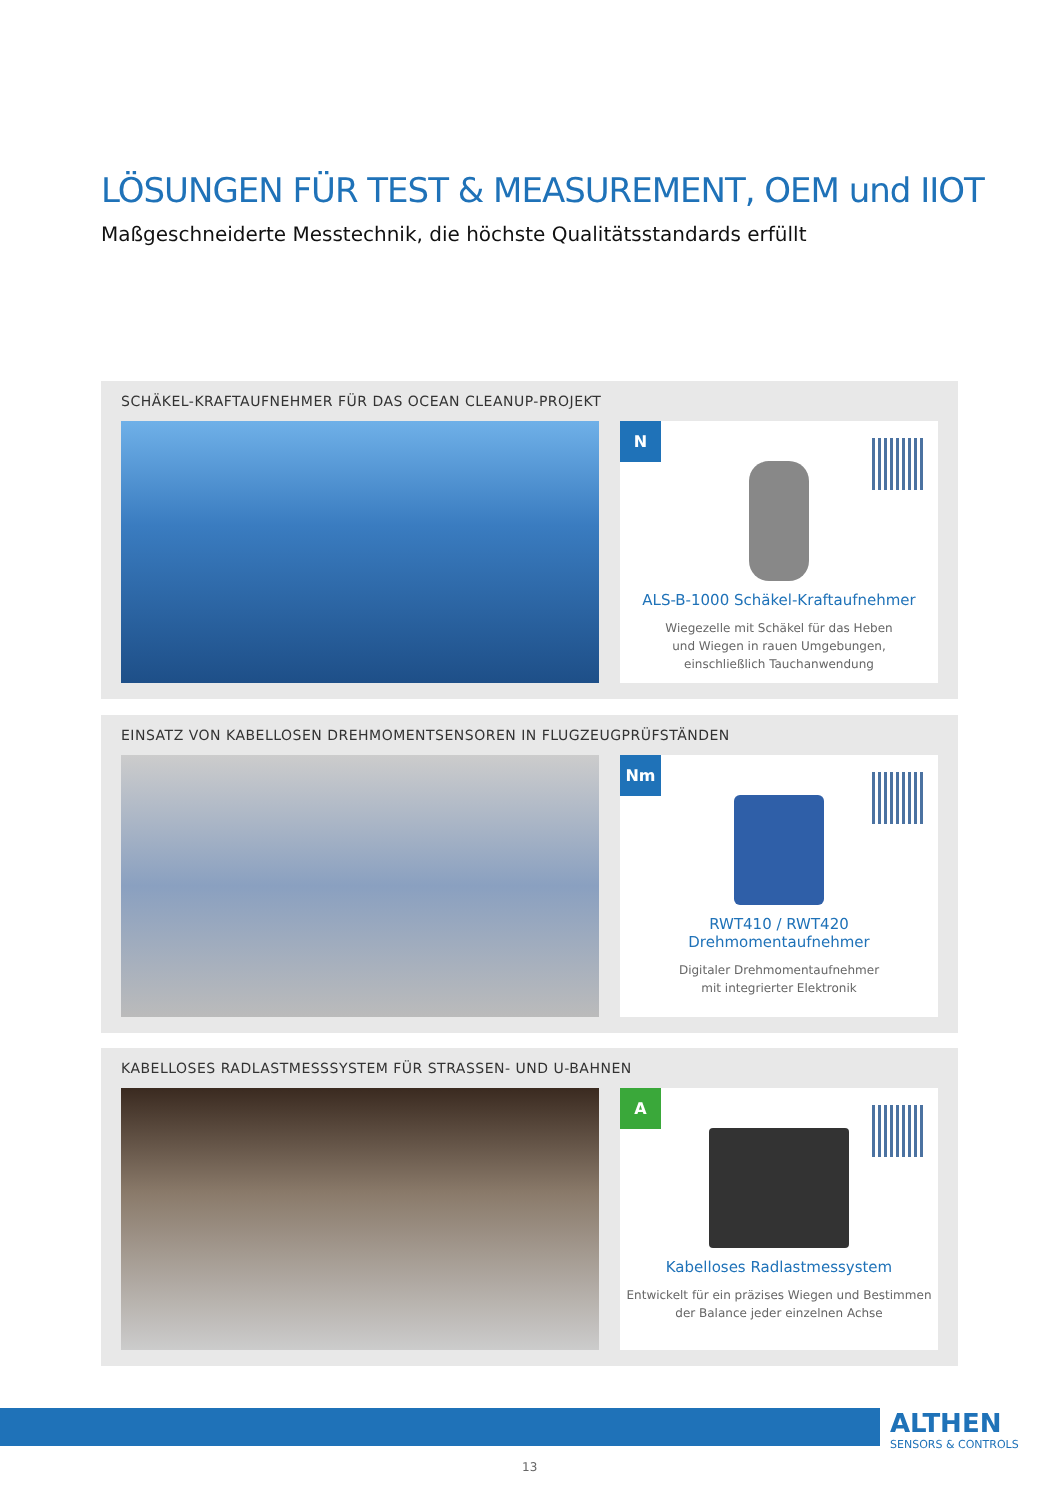LÖSUNGEN FÜR TEST & MEASUREMENT, OEM und IIOT
Maßgeschneiderte Messtechnik, die höchste Qualitätsstandards erfüllt
SCHÄKEL-KRAFTAUFNEHMER FÜR DAS OCEAN CLEANUP-PROJEKT
N
ALS-B-1000 Schäkel-Kraftaufnehmer
Wiegezelle mit Schäkel für das Heben
und Wiegen in rauen Umgebungen,
einschließlich Tauchanwendung
EINSATZ VON KABELLOSEN DREHMOMENTSENSOREN IN FLUGZEUGPRÜFSTÄNDEN
Nm
RWT410 / RWT420
Drehmomentaufnehmer
Digitaler Drehmomentaufnehmer
mit integrierter Elektronik
KABELLOSES RADLASTMESSSYSTEM FÜR STRASSEN- UND U-BAHNEN
A
Kabelloses Radlastmessystem
Entwickelt für ein präzises Wiegen und Bestimmen
der Balance jeder einzelnen Achse
ALTHEN
SENSORS & CONTROLS
13